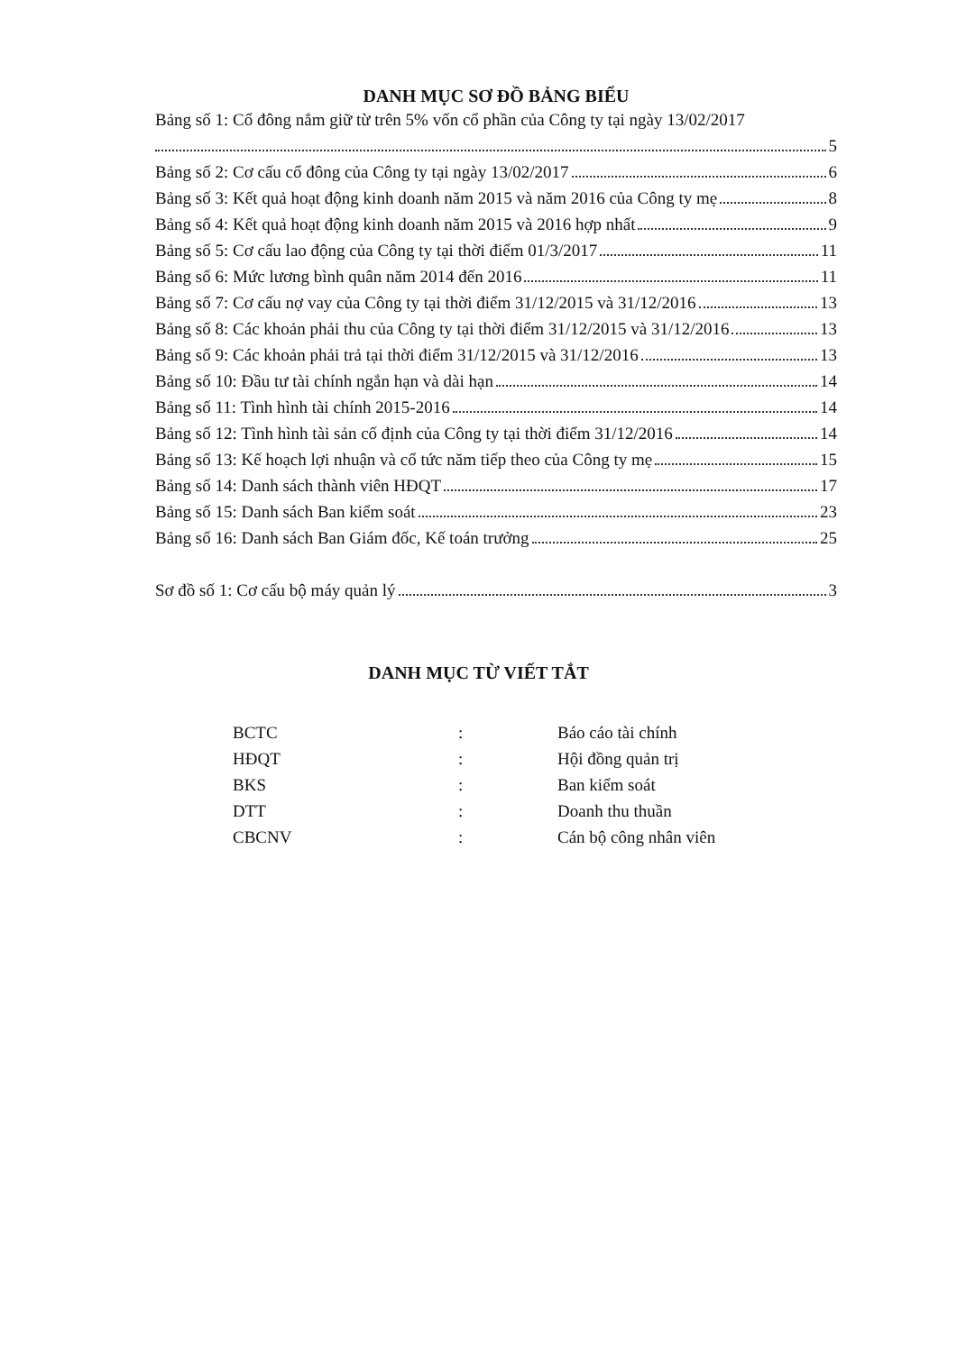DANH MỤC SƠ ĐỒ BẢNG BIỂU
Bảng số 1: Cổ đông nắm giữ từ trên 5% vốn cổ phần của Công ty tại ngày 13/02/2017
5
Bảng số 2: Cơ cấu cổ đông của Công ty tại ngày 13/02/2017 6
Bảng số 3: Kết quả hoạt động kinh doanh năm 2015 và năm 2016 của Công ty mẹ 8
Bảng số 4: Kết quả hoạt động kinh doanh năm 2015 và 2016 hợp nhất 9
Bảng số 5: Cơ cấu lao động của Công ty tại thời điểm 01/3/2017 11
Bảng số 6: Mức lương bình quân năm 2014 đến 2016 11
Bảng số 7: Cơ cấu nợ vay của Công ty tại thời điểm 31/12/2015 và 31/12/2016 13
Bảng số 8: Các khoản phải thu của Công ty tại thời điểm 31/12/2015 và 31/12/2016 13
Bảng số 9: Các khoản phải trả tại thời điểm 31/12/2015 và 31/12/2016 13
Bảng số 10: Đầu tư tài chính ngắn hạn và dài hạn 14
Bảng số 11: Tình hình tài chính 2015-2016 14
Bảng số 12: Tình hình tài sản cố định của Công ty tại thời điểm 31/12/2016 14
Bảng số 13: Kế hoạch lợi nhuận và cổ tức năm tiếp theo của Công ty mẹ 15
Bảng số 14: Danh sách thành viên HĐQT 17
Bảng số 15: Danh sách Ban kiểm soát 23
Bảng số 16: Danh sách Ban Giám đốc, Kế toán trưởng 25
Sơ đồ số 1: Cơ cấu bộ máy quản lý 3
DANH MỤC TỪ VIẾT TẮT
| BCTC | : | Báo cáo tài chính |
| HĐQT | : | Hội đồng quản trị |
| BKS | : | Ban kiểm soát |
| DTT | : | Doanh thu thuần |
| CBCNV | : | Cán bộ công nhân viên |